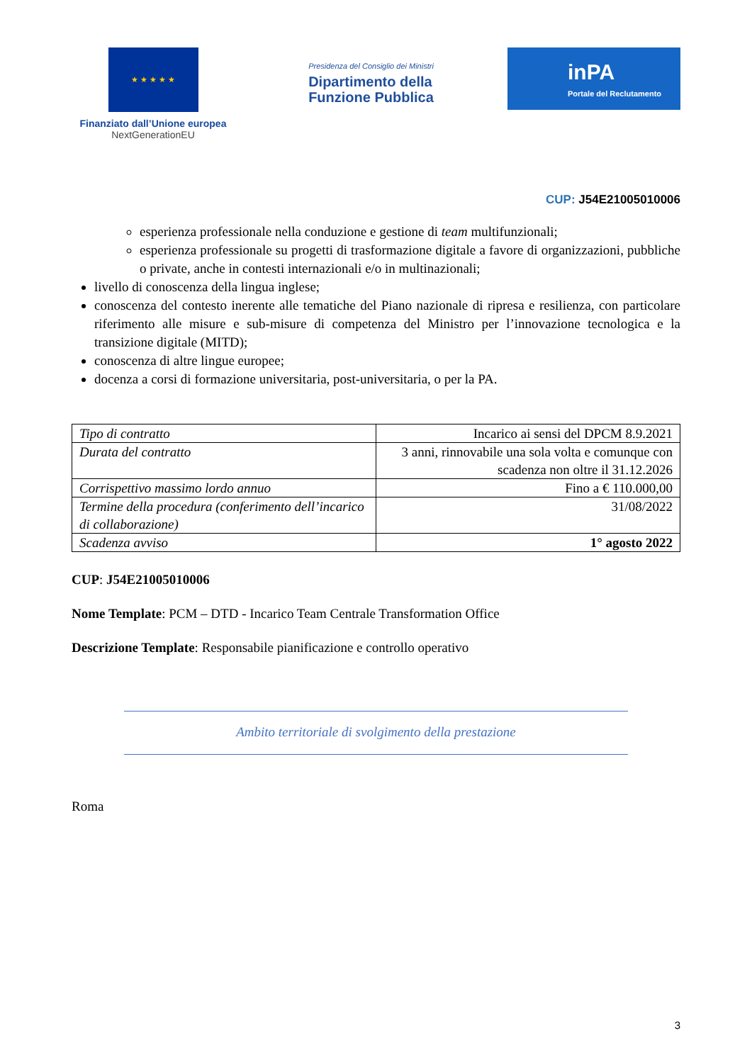★ ★ ★ ★ ★
Finanziato dall’Unione europea
NextGenerationEU
Presidenza del Consiglio dei Ministri
Dipartimento della
Funzione Pubblica
inPA
Portale del Reclutamento
CUP: J54E21005010006
esperienza professionale nella conduzione e gestione di team multifunzionali;
esperienza professionale su progetti di trasformazione digitale a favore di organizzazioni, pubbliche o private, anche in contesti internazionali e/o in multinazionali;
livello di conoscenza della lingua inglese;
conoscenza del contesto inerente alle tematiche del Piano nazionale di ripresa e resilienza, con particolare riferimento alle misure e sub-misure di competenza del Ministro per l’innovazione tecnologica e la transizione digitale (MITD);
conoscenza di altre lingue europee;
docenza a corsi di formazione universitaria, post-universitaria, o per la PA.
| Tipo di contratto | Incarico ai sensi del DPCM 8.9.2021 |
| Durata del contratto | 3 anni, rinnovabile una sola volta e comunque con scadenza non oltre il 31.12.2026 |
| Corrispettivo massimo lordo annuo | Fino a € 110.000,00 |
| Termine della procedura (conferimento dell’incarico di collaborazione) | 31/08/2022 |
| Scadenza avviso | 1° agosto 2022 |
CUP: J54E21005010006
Nome Template: PCM – DTD - Incarico Team Centrale Transformation Office
Descrizione Template: Responsabile pianificazione e controllo operativo
Ambito territoriale di svolgimento della prestazione
Roma
3